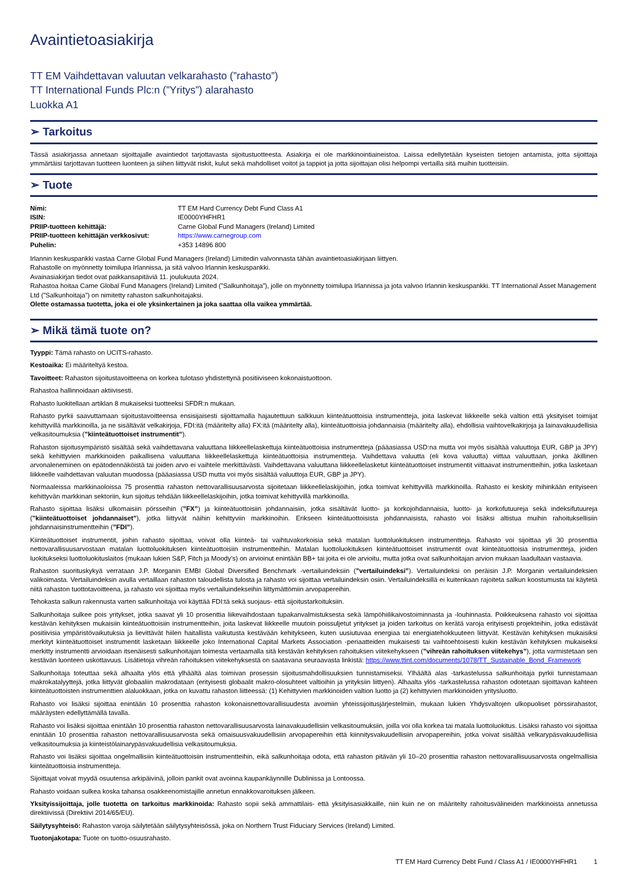Avaintietoasiakirja
TT EM Vaihdettavan valuutan velkarahasto (”rahasto”)
TT International Funds Plc:n (”Yritys”) alarahasto
Luokka A1
➢ Tarkoitus
Tässä asiakirjassa annetaan sijoittajalle avaintiedot tarjottavasta sijoitustuotteesta. Asiakirja ei ole markkinointiaineistoa. Laissa edellytetään kyseisten tietojen antamista, jotta sijoittaja ymmärtäisi tarjottavan tuotteen luonteen ja siihen liittyvät riskit, kulut sekä mahdolliset voitot ja tappiot ja jotta sijoittajan olisi helpompi vertailla sitä muihin tuotteisiin.
➢ Tuote
Nimi: TT EM Hard Currency Debt Fund Class A1 ISIN: IE0000YHFHR1 PRIIP-tuotteen kehittäjä: Carne Global Fund Managers (Ireland) Limited PRIIP-tuotteen kehittäjän verkkosivut: https://www.carnegroup.com Puhelin: +353 14896 800
Irlannin keskuspankki vastaa Carne Global Fund Managers (Ireland) Limitedin valvonnasta tähän avaintietoasiakirjaan liittyen.
Rahastolle on myönnetty toimilupa Irlannissa, ja sitä valvoo Irlannin keskuspankki.
Avainasiakirjan tiedot ovat paikkansapitäviä 11. joulukuuta 2024.
Rahastoa hoitaa Carne Global Fund Managers (Ireland) Limited (”Salkunhoitaja”), jolle on myönnetty toimilupa Irlannissa ja jota valvoo Irlannin keskuspankki. TT International Asset Management Ltd (”Salkunhoitaja”) on nimitetty rahaston salkunhoitajaksi.
Olette ostamassa tuotetta, joka ei ole yksinkertainen ja joka saattaa olla vaikea ymmärtää.
➢ Mikä tämä tuote on?
Tyyppi: Tämä rahasto on UCITS-rahasto.
Kestoaika: Ei määriteltyä kestoa.
Tavoitteet: Rahaston sijoitustavoitteena on korkea tulotaso yhdistettynä positiiviseen kokonaistuottoon.
Rahastoa hallinnoidaan aktiivisesti.
Rahasto luokitellaan artiklan 8 mukaiseksi tuotteeksi SFDR:n mukaan.
Rahasto pyrkii saavuttamaan sijoitustavoitteensa ensisijaisesti sijoittamalla hajautettuun salkkuun kiinteätuottoisia instrumentteja, joita laskevat liikkeelle sekä valtion että yksityiset toimijat kehittyvillä markkinoilla, ja ne sisältävät velkakirjoja, FDI:itä (määritelty alla) FX:itä (määritelty alla), kiinteätuottoisia johdannaisia (määritelty alla), ehdollisia vaihtovelkakirjoja ja lainavakuudellisia velkasitoumuksia (”kiinteätuottoiset instrumentit”).
Rahaston sijoitusympäristö sisältää sekä vaihdettavana valuuttana liikkeellelaskettuja kiinteätuottoisia instrumentteja (pääasiassa USD:na mutta voi myös sisältää valuuttoja EUR, GBP ja JPY) sekä kehittyvien markkinoiden paikallisena valuuttana liikkeellelaskettuja kiinteätuottoisia instrumentteja. Vaihdettava valuutta (eli kova valuutta) viittaa valuuttaan, jonka äkillinen arvonaleneminen on epätodennäköistä tai joiden arvo ei vaihtele merkittävästi. Vaihdettavana valuuttana liikkeellelasketut kiinteätuottoiset instrumentit viittaavat instrumentteihin, jotka lasketaan liikkeelle vaihdettavan valuutan muodossa (pääasiassa USD mutta voi myös sisältää valuuttoja EUR, GBP ja JPY).
Normaaleissa markkinaoloissa 75 prosenttia rahaston nettovarallisuusarvosta sijoitetaan liikkeellelaskijoihin, jotka toimivat kehittyvillä markkinoilla. Rahasto ei keskity mihinkään erityiseen kehittyvän markkinan sektoriin, kun sijoitus tehdään liikkeellelaskijoihin, jotka toimivat kehittyvillä markkinoilla.
Rahasto sijoittaa lisäksi ulkomaisiin pörsseihin (”FX”) ja kiinteätuottoisiin johdannaisiin, jotka sisältävät luotto- ja korkojohdannaisia, luotto- ja korkofutuureja sekä indeksifutuureja ("kiinteätuottoiset johdannaiset”), jotka liittyvät näihin kehittyviin markkinoihin. Erikseen kiinteätuottoisista johdannaisista, rahasto voi lisäksi altistua muihin rahoituksellisiin johdannaisinstrumentteihin (”FDI”).
Kiinteätuottoiset instrumentit, joihin rahasto sijoittaa, voivat olla kiinteä- tai vaihtuvakorkoisia sekä matalan luottoluokituksen instrumentteja. Rahasto voi sijoittaa yli 30 prosenttia nettovarallisuusarvostaan matalan luottoluokituksen kiinteätuottoisiin instrumentteihin. Matalan luottoluokituksen kiinteätuottoiset instrumentit ovat kiinteätuottoisia instrumentteja, joiden luokitukseksi luottoluokituslaitos (mukaan lukien S&P, Fitch ja Moody’s) on arvioinut enintään BB+ tai joita ei ole arvioitu, mutta jotka ovat salkunhoitajan arvion mukaan laadultaan vastaavia.
Rahaston suorituskykyä verrataan J.P. Morganin EMBI Global Diversified Benchmark -vertailuindeksiin (”vertailuindeksi”). Vertailuindeksi on peräisin J.P. Morganin vertailuindeksien valikoimasta. Vertailuindeksin avulla vertaillaan rahaston taloudellista tulosta ja rahasto voi sijoittaa vertailuindeksin osiin. Vertailuindeksillä ei kuitenkaan rajoiteta salkun koostumusta tai käytetä niitä rahaston tuottotavoitteena, ja rahasto voi sijoittaa myös vertailuindekseihin liittymättömiin arvopapereihin.
Tehokasta salkun rakennusta varten salkunhoitaja voi käyttää FDI:tä sekä suojaus- että sijoitustarkoituksiin.
Salkunhoitaja sulkee pois yritykset, jotka saavat yli 10 prosenttia liikevaihdostaan tupakanvalmistuksesta sekä lämpöhiilikaivostoiminnasta ja -louhinnasta. Poikkeuksena rahasto voi sijoittaa kestävän kehityksen mukaisiin kiinteätuottoisiin instrumentteihin, joita laskevat liikkeelle muutoin poissuljetut yritykset ja joiden tarkoitus on kerätä varoja erityisesti projekteihin, jotka edistävät positiivisia ympäristövaikutuksia ja lievittävät hiilen haitallista vaikutusta kestävään kehitykseen, kuten uusiutuvaa energiaa tai energiatehokkuuteen liittyvät. Kestävän kehityksen mukaisiksi merkityt kiinteätuottoiset instrumentit lasketaan liikkeelle joko International Capital Markets Association -periaatteiden mukaisesti tai vaihtoehtoisesti kukin kestävän kehityksen mukaiseksi merkitty instrumentti arvioidaan itsenäisesti salkunhoitajan toimesta vertaamalla sitä kestävän kehityksen rahoituksen viitekehykseen (”vihreän rahoituksen viitekehys”), jotta varmistetaan sen kestävän luonteen uskottavuus. Lisätietoja vihreän rahoituksen viitekehyksestä on saatavana seuraavasta linkistä: https://www.ttint.com/documents/1078/TT_Sustainable_Bond_Framework
Salkunhoitaja toteuttaa sekä alhaalta ylös että ylhäältä alas toimivan prosessin sijoitusmahdollisuuksien tunnistamiseksi. Ylhäältä alas -tarkastelussa salkunhoitaja pyrkii tunnistamaan makrokatalyyttejä, jotka liittyvät globaaliin makrodataan (erityisesti globaalit makro-olosuhteet valtioihin ja yrityksiin liittyen). Alhaalta ylös -tarkastelussa rahaston odotetaan sijoittavan kahteen kiinteätuottoisten instrumenttien alaluokkaan, jotka on kuvattu rahaston liitteessä: (1) Kehittyvien markkinoiden valtion luotto ja (2) kehittyvien markkinoiden yritysluotto.
Rahasto voi lisäksi sijoittaa enintään 10 prosenttia rahaston kokonaisnettovarallisuudesta avoimiin yhteissijoitusjärjestelmiin, mukaan lukien Yhdysvaltojen ulkopuoliset pörssirahastot, määräysten edellyttämällä tavalla.
Rahasto voi lisäksi sijoittaa enintään 10 prosenttia rahaston nettovarallisuusarvosta lainavakuudellisiin velkasitoumuksiin, joilla voi olla korkea tai matala luottoluokitus. Lisäksi rahasto voi sijoittaa enintään 10 prosenttia rahaston nettovarallisuusarvosta sekä omaisuusvakuudellisiin arvopapereihin että kiinnitysvakuudellisiin arvopapereihin, jotka voivat sisältää velkarypäsvakuudellisia velkasitoumuksia ja kiinteistölainarypäsvakuudellisia velkasitoumuksia.
Rahasto voi lisäksi sijoittaa ongelmallisiin kiinteätuottoisiin instrumentteihin, eikä salkunhoitaja odota, että rahaston pitävän yli 10–20 prosenttia rahaston nettovarallisuusarvosta ongelmallisia kiinteätuottoisia instrumentteja.
Sijoittajat voivat myydä osuutensa arkipäivinä, jolloin pankit ovat avoinna kaupankäynnille Dublinissa ja Lontoossa.
Rahasto voidaan sulkea koska tahansa osakkeenomistajille annetun ennakkovaroituksen jälkeen.
Yksityissijoittaja, jolle tuotetta on tarkoitus markkinoida: Rahasto sopii sekä ammattilais- että yksityisasiakkaille, niin kuin ne on määritelty rahoitusvälineiden markkinoista annetussa direktiivissä (Direktiivi 2014/65/EU).
Säilytysyhteisö: Rahaston varoja säilytetään säilytysyhteisössä, joka on Northern Trust Fiduciary Services (Ireland) Limited.
Tuotonjakotapa: Tuote on tuotto-osuusrahasto.
TT EM Hard Currency Debt Fund / Class A1 / IE0000YHFHR1 1